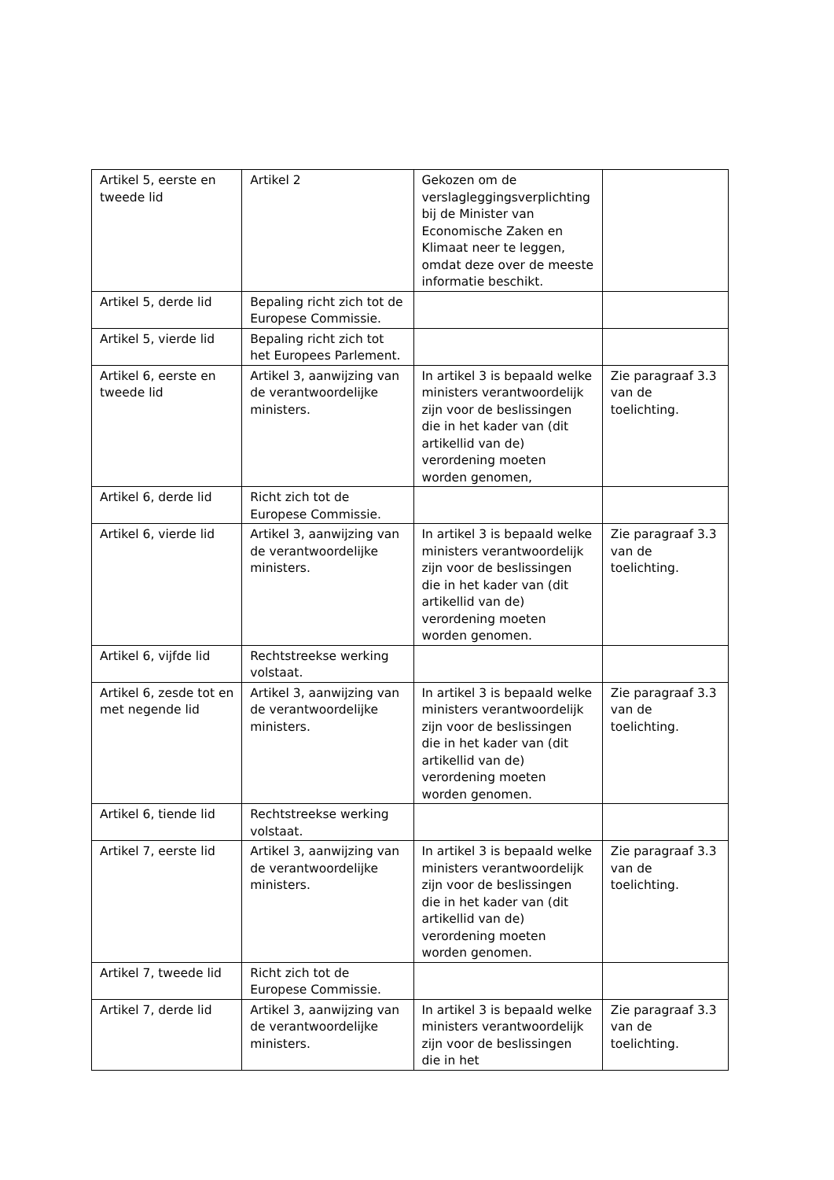| Artikel 5, eerste en tweede lid | Artikel 2 | Gekozen om de verslagleggingsverplichting bij de Minister van Economische Zaken en Klimaat neer te leggen, omdat deze over de meeste informatie beschikt. | |
| Artikel 5, derde lid | Bepaling richt zich tot de Europese Commissie. | | |
| Artikel 5, vierde lid | Bepaling richt zich tot het Europees Parlement. | | |
| Artikel 6, eerste en tweede lid | Artikel 3, aanwijzing van de verantwoordelijke ministers. | In artikel 3 is bepaald welke ministers verantwoordelijk zijn voor de beslissingen die in het kader van (dit artikellid van de) verordening moeten worden genomen, | Zie paragraaf 3.3 van de toelichting. |
| Artikel 6, derde lid | Richt zich tot de Europese Commissie. | | |
| Artikel 6, vierde lid | Artikel 3, aanwijzing van de verantwoordelijke ministers. | In artikel 3 is bepaald welke ministers verantwoordelijk zijn voor de beslissingen die in het kader van (dit artikellid van de) verordening moeten worden genomen. | Zie paragraaf 3.3 van de toelichting. |
| Artikel 6, vijfde lid | Rechtstreekse werking volstaat. | | |
| Artikel 6, zesde tot en met negende lid | Artikel 3, aanwijzing van de verantwoordelijke ministers. | In artikel 3 is bepaald welke ministers verantwoordelijk zijn voor de beslissingen die in het kader van (dit artikellid van de) verordening moeten worden genomen. | Zie paragraaf 3.3 van de toelichting. |
| Artikel 6, tiende lid | Rechtstreekse werking volstaat. | | |
| Artikel 7, eerste lid | Artikel 3, aanwijzing van de verantwoordelijke ministers. | In artikel 3 is bepaald welke ministers verantwoordelijk zijn voor de beslissingen die in het kader van (dit artikellid van de) verordening moeten worden genomen. | Zie paragraaf 3.3 van de toelichting. |
| Artikel 7, tweede lid | Richt zich tot de Europese Commissie. | | |
| Artikel 7, derde lid | Artikel 3, aanwijzing van de verantwoordelijke ministers. | In artikel 3 is bepaald welke ministers verantwoordelijk zijn voor de beslissingen die in het | Zie paragraaf 3.3 van de toelichting. |